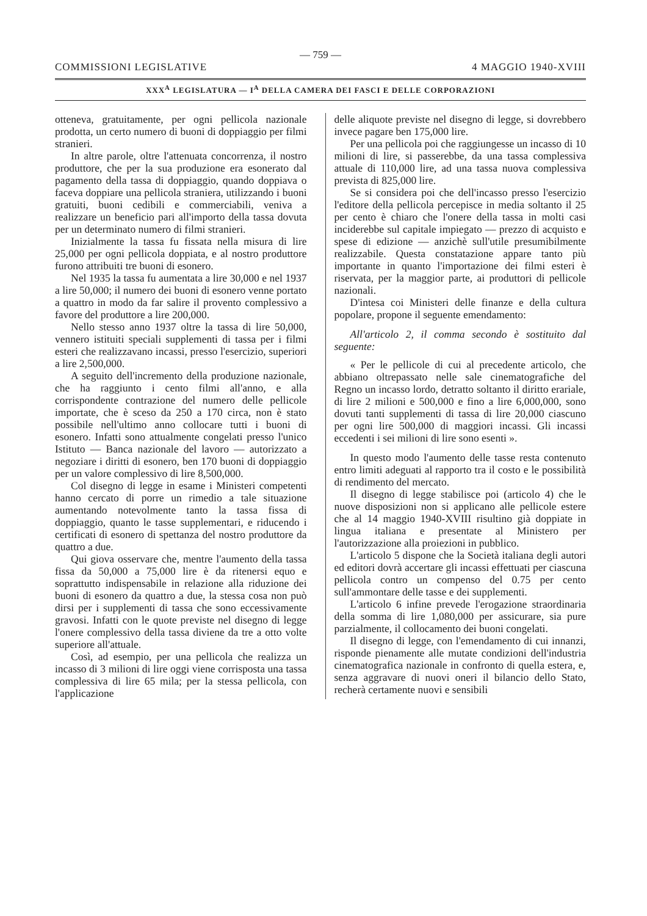— 759 —
COMMISSIONI LEGISLATIVE 4 MAGGIO 1940-XVIII
XXX<sup>A</sup> LEGISLATURA — I<sup>A</sup> DELLA CAMERA DEI FASCI E DELLE CORPORAZIONI
otteneva, gratuitamente, per ogni pellicola nazionale prodotta, un certo numero di buoni di doppiaggio per filmi stranieri.
In altre parole, oltre l'attenuata concorrenza, il nostro produttore, che per la sua produzione era esonerato dal pagamento della tassa di doppiaggio, quando doppiava o faceva doppiare una pellicola straniera, utilizzando i buoni gratuiti, buoni cedibili e commerciabili, veniva a realizzare un beneficio pari all'importo della tassa dovuta per un determinato numero di filmi stranieri.
Inizialmente la tassa fu fissata nella misura di lire 25,000 per ogni pellicola doppiata, e al nostro produttore furono attribuiti tre buoni di esonero.
Nel 1935 la tassa fu aumentata a lire 30,000 e nel 1937 a lire 50,000; il numero dei buoni di esonero venne portato a quattro in modo da far salire il provento complessivo a favore del produttore a lire 200,000.
Nello stesso anno 1937 oltre la tassa di lire 50,000, vennero istituiti speciali supplementi di tassa per i filmi esteri che realizzavano incassi, presso l'esercizio, superiori a lire 2,500,000.
A seguito dell'incremento della produzione nazionale, che ha raggiunto i cento filmi all'anno, e alla corrispondente contrazione del numero delle pellicole importate, che è sceso da 250 a 170 circa, non è stato possibile nell'ultimo anno collocare tutti i buoni di esonero. Infatti sono attualmente congelati presso l'unico Istituto — Banca nazionale del lavoro — autorizzato a negoziare i diritti di esonero, ben 170 buoni di doppiaggio per un valore complessivo di lire 8,500,000.
Col disegno di legge in esame i Ministeri competenti hanno cercato di porre un rimedio a tale situazione aumentando notevolmente tanto la tassa fissa di doppiaggio, quanto le tasse supplementari, e riducendo i certificati di esonero di spettanza del nostro produttore da quattro a due.
Qui giova osservare che, mentre l'aumento della tassa fissa da 50,000 a 75,000 lire è da ritenersi equo e soprattutto indispensabile in relazione alla riduzione dei buoni di esonero da quattro a due, la stessa cosa non può dirsi per i supplementi di tassa che sono eccessivamente gravosi. Infatti con le quote previste nel disegno di legge l'onere complessivo della tassa diviene da tre a otto volte superiore all'attuale.
Così, ad esempio, per una pellicola che realizza un incasso di 3 milioni di lire oggi viene corrisposta una tassa complessiva di lire 65 mila; per la stessa pellicola, con l'applicazione
delle aliquote previste nel disegno di legge, si dovrebbero invece pagare ben 175,000 lire.
Per una pellicola poi che raggiungesse un incasso di 10 milioni di lire, si passerebbe, da una tassa complessiva attuale di 110,000 lire, ad una tassa nuova complessiva prevista di 825,000 lire.
Se si considera poi che dell'incasso presso l'esercizio l'editore della pellicola percepisce in media soltanto il 25 per cento è chiaro che l'onere della tassa in molti casi inciderebbe sul capitale impiegato — prezzo di acquisto e spese di edizione — anzichè sull'utile presumibilmente realizzabile. Questa constatazione appare tanto più importante in quanto l'importazione dei filmi esteri è riservata, per la maggior parte, ai produttori di pellicole nazionali.
D'intesa coi Ministeri delle finanze e della cultura popolare, propone il seguente emendamento:
All'articolo 2, il comma secondo è sostituito dal seguente:
« Per le pellicole di cui al precedente articolo, che abbiano oltrepassato nelle sale cinematografiche del Regno un incasso lordo, detratto soltanto il diritto erariale, di lire 2 milioni e 500,000 e fino a lire 6,000,000, sono dovuti tanti supplementi di tassa di lire 20,000 ciascuno per ogni lire 500,000 di maggiori incassi. Gli incassi eccedenti i sei milioni di lire sono esenti ».
In questo modo l'aumento delle tasse resta contenuto entro limiti adeguati al rapporto tra il costo e le possibilità di rendimento del mercato.
Il disegno di legge stabilisce poi (articolo 4) che le nuove disposizioni non si applicano alle pellicole estere che al 14 maggio 1940-XVIII risultino già doppiate in lingua italiana e presentate al Ministero per l'autorizzazione alla proiezioni in pubblico.
L'articolo 5 dispone che la Società italiana degli autori ed editori dovrà accertare gli incassi effettuati per ciascuna pellicola contro un compenso del 0.75 per cento sull'ammontare delle tasse e dei supplementi.
L'articolo 6 infine prevede l'erogazione straordinaria della somma di lire 1,080,000 per assicurare, sia pure parzialmente, il collocamento dei buoni congelati.
Il disegno di legge, con l'emendamento di cui innanzi, risponde pienamente alle mutate condizioni dell'industria cinematografica nazionale in confronto di quella estera, e, senza aggravare di nuovi oneri il bilancio dello Stato, recherà certamente nuovi e sensibili